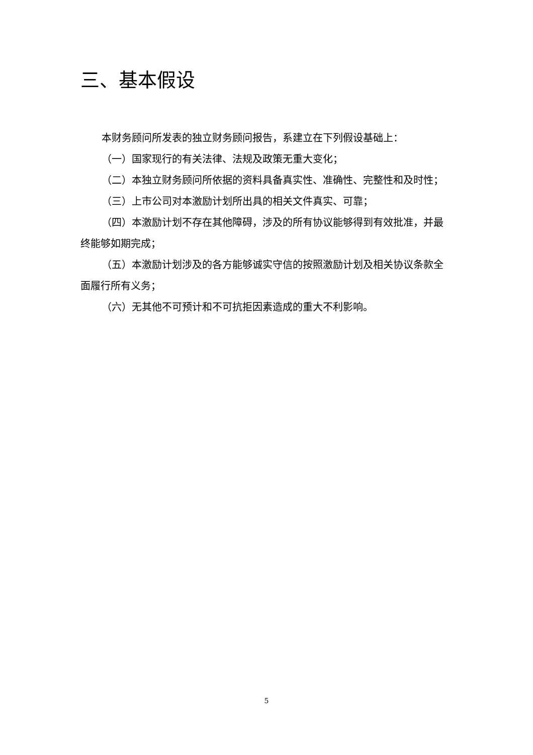三、基本假设
本财务顾问所发表的独立财务顾问报告，系建立在下列假设基础上：
（一）国家现行的有关法律、法规及政策无重大变化；
（二）本独立财务顾问所依据的资料具备真实性、准确性、完整性和及时性；
（三）上市公司对本激励计划所出具的相关文件真实、可靠；
（四）本激励计划不存在其他障碍，涉及的所有协议能够得到有效批准，并最终能够如期完成；
（五）本激励计划涉及的各方能够诚实守信的按照激励计划及相关协议条款全面履行所有义务；
（六）无其他不可预计和不可抗拒因素造成的重大不利影响。
5